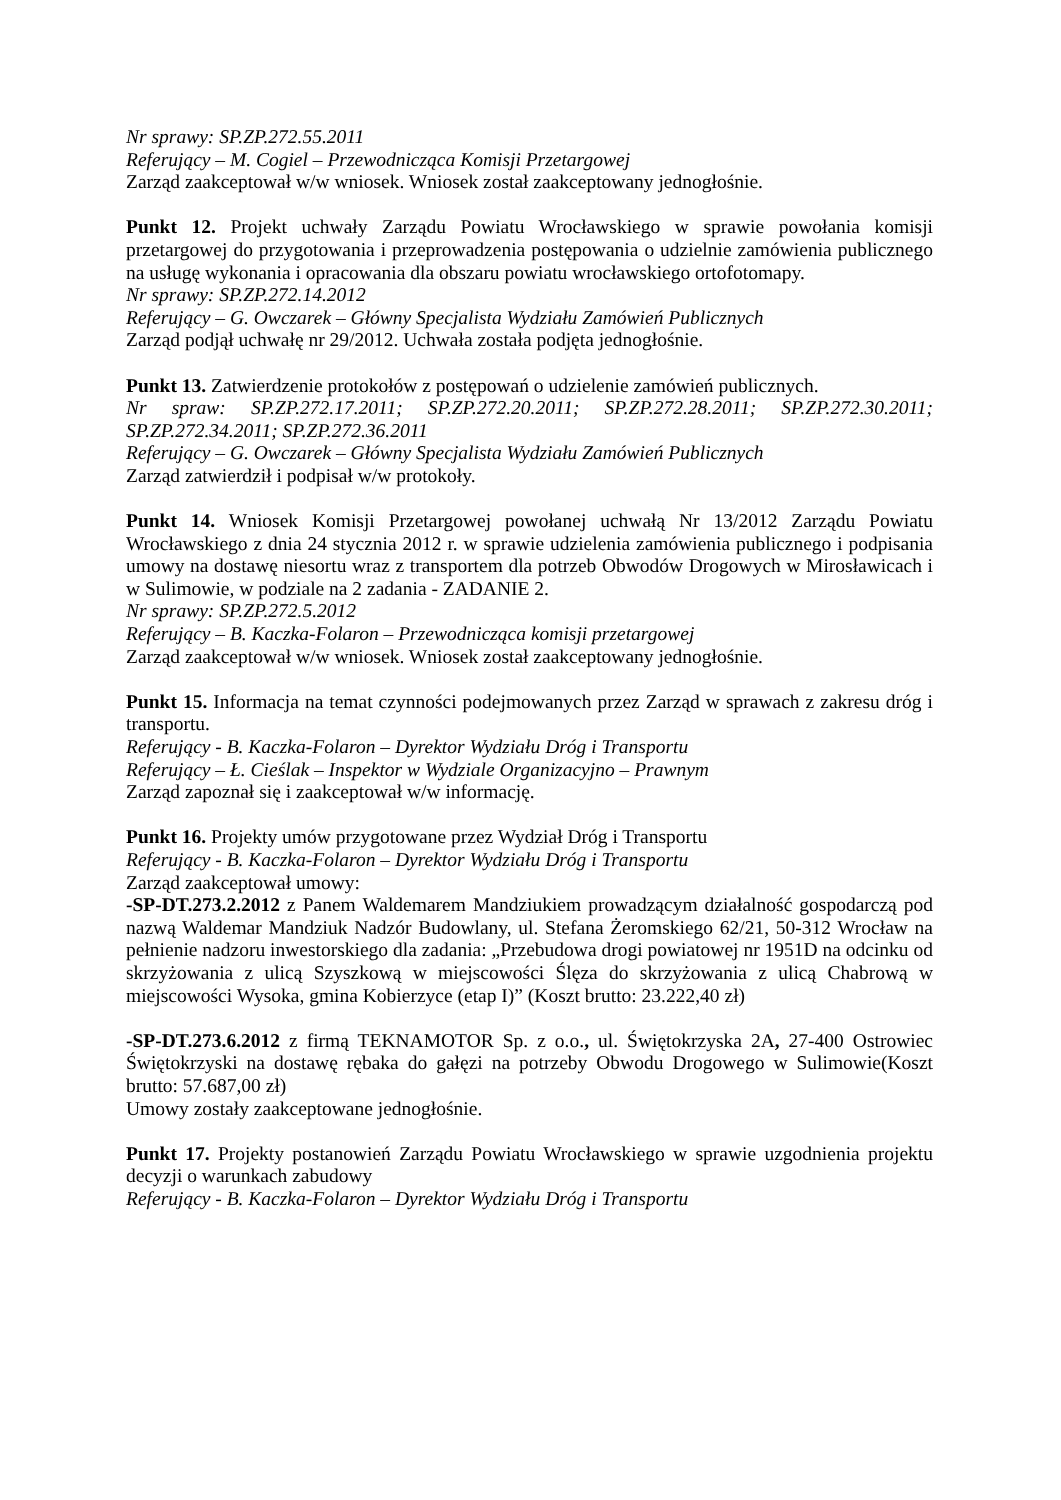Nr sprawy: SP.ZP.272.55.2011
Referujący – M. Cogiel – Przewodnicząca Komisji Przetargowej
Zarząd zaakceptował w/w wniosek. Wniosek został zaakceptowany jednogłośnie.
Punkt 12. Projekt uchwały Zarządu Powiatu Wrocławskiego w sprawie powołania komisji przetargowej do przygotowania i przeprowadzenia postępowania o udzielnie zamówienia publicznego na usługę wykonania i opracowania dla obszaru powiatu wrocławskiego ortofotomapy.
Nr sprawy: SP.ZP.272.14.2012
Referujący – G. Owczarek – Główny Specjalista Wydziału Zamówień Publicznych
Zarząd podjął uchwałę nr 29/2012. Uchwała została podjęta jednogłośnie.
Punkt 13. Zatwierdzenie protokołów z postępowań o udzielenie zamówień publicznych.
Nr spraw: SP.ZP.272.17.2011; SP.ZP.272.20.2011; SP.ZP.272.28.2011; SP.ZP.272.30.2011; SP.ZP.272.34.2011; SP.ZP.272.36.2011
Referujący – G. Owczarek – Główny Specjalista Wydziału Zamówień Publicznych
Zarząd zatwierdził i podpisał w/w protokoły.
Punkt 14. Wniosek Komisji Przetargowej powołanej uchwałą Nr 13/2012 Zarządu Powiatu Wrocławskiego z dnia 24 stycznia 2012 r. w sprawie udzielenia zamówienia publicznego i podpisania umowy na dostawę niesortu wraz z transportem dla potrzeb Obwodów Drogowych w Mirosławicach i w Sulimowie, w podziale na 2 zadania - ZADANIE 2.
Nr sprawy: SP.ZP.272.5.2012
Referujący – B. Kaczka-Folaron – Przewodnicząca komisji przetargowej
Zarząd zaakceptował w/w wniosek. Wniosek został zaakceptowany jednogłośnie.
Punkt 15. Informacja na temat czynności podejmowanych przez Zarząd w sprawach z zakresu dróg i transportu.
Referujący - B. Kaczka-Folaron – Dyrektor Wydziału Dróg i Transportu
Referujący – Ł. Cieślak – Inspektor w Wydziale Organizacyjno – Prawnym
Zarząd zapoznał się i zaakceptował w/w informację.
Punkt 16. Projekty umów przygotowane przez Wydział Dróg i Transportu
Referujący - B. Kaczka-Folaron – Dyrektor Wydziału Dróg i Transportu
Zarząd zaakceptował umowy:
-SP-DT.273.2.2012 z Panem Waldemarem Mandziukiem prowadzącym działalność gospodarczą pod nazwą Waldemar Mandziuk Nadzór Budowlany, ul. Stefana Żeromskiego 62/21, 50-312 Wrocław na pełnienie nadzoru inwestorskiego dla zadania: „Przebudowa drogi powiatowej nr 1951D na odcinku od skrzyżowania z ulicą Szyszkową w miejscowości Ślęza do skrzyżowania z ulicą Chabrową w miejscowości Wysoka, gmina Kobierzyce (etap I)” (Koszt brutto: 23.222,40 zł)
-SP-DT.273.6.2012 z firmą TEKNAMOTOR Sp. z o.o., ul. Świętokrzyska 2A, 27-400 Ostrowiec Świętokrzyski na dostawę rębaka do gałęzi na potrzeby Obwodu Drogowego w Sulimowie(Koszt brutto: 57.687,00 zł)
Umowy zostały zaakceptowane jednogłośnie.
Punkt 17. Projekty postanowień Zarządu Powiatu Wrocławskiego w sprawie uzgodnienia projektu decyzji o warunkach zabudowy
Referujący - B. Kaczka-Folaron – Dyrektor Wydziału Dróg i Transportu